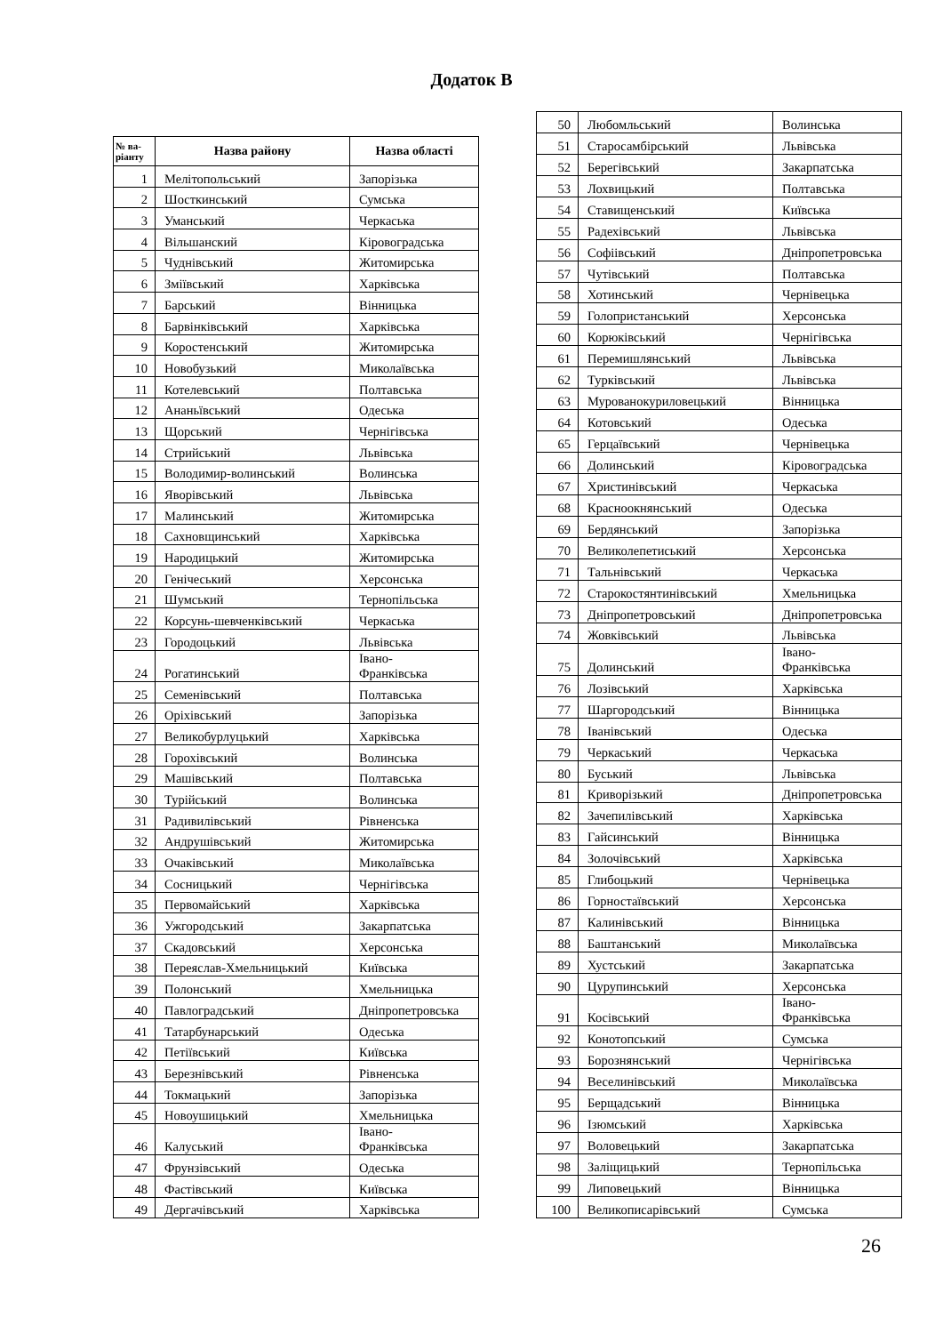Додаток В
| № ва- ріанту | Назва району | Назва області |
| --- | --- | --- |
| 1 | Мелітопольський | Запорізька |
| 2 | Шосткинський | Сумська |
| 3 | Уманський | Черкаська |
| 4 | Вільшанский | Кіровоградська |
| 5 | Чуднівський | Житомирська |
| 6 | Зміївський | Харківська |
| 7 | Барський | Вінницька |
| 8 | Барвінківський | Харківська |
| 9 | Коростенський | Житомирська |
| 10 | Новобузький | Миколаївська |
| 11 | Котелевський | Полтавська |
| 12 | Ананьївський | Одеська |
| 13 | Щорський | Чернігівська |
| 14 | Стрийський | Львівська |
| 15 | Володимир-волинський | Волинська |
| 16 | Яворівський | Львівська |
| 17 | Малинський | Житомирська |
| 18 | Сахновщинський | Харківська |
| 19 | Народицький | Житомирська |
| 20 | Генічеський | Херсонська |
| 21 | Шумський | Тернопільська |
| 22 | Корсунь-шевченківський | Черкаська |
| 23 | Городоцький | Львівська |
| 24 | Рогатинський | Івано- Франківська |
| 25 | Семенівський | Полтавська |
| 26 | Оріхівський | Запорізька |
| 27 | Великобурлуцький | Харківська |
| 28 | Горохівський | Волинська |
| 29 | Машівський | Полтавська |
| 30 | Турійський | Волинська |
| 31 | Радивилівський | Рівненська |
| 32 | Андрушівський | Житомирська |
| 33 | Очаківський | Миколаївська |
| 34 | Сосницький | Чернігівська |
| 35 | Первомайський | Харківська |
| 36 | Ужгородський | Закарпатська |
| 37 | Скадовський | Херсонська |
| 38 | Переяслав-Хмельницький | Київська |
| 39 | Полонський | Хмельницька |
| 40 | Павлоградський | Дніпропетровська |
| 41 | Татарбунарський | Одеська |
| 42 | Петіївський | Київська |
| 43 | Березнівський | Рівненська |
| 44 | Токмацький | Запорізька |
| 45 | Новоушицький | Хмельницька |
| 46 | Калуський | Івано- Франківська |
| 47 | Фрунзівський | Одеська |
| 48 | Фастівський | Київська |
| 49 | Дергачівський | Харківська |
| 50 | Любомльський | Волинська |
| 51 | Старосамбірський | Львівська |
| 52 | Берегівський | Закарпатська |
| 53 | Лохвицький | Полтавська |
| 54 | Ставищенський | Київська |
| 55 | Радехівський | Львівська |
| 56 | Софіівський | Дніпропетровська |
| 57 | Чутівський | Полтавська |
| 58 | Хотинський | Чернівецька |
| 59 | Голопристанський | Херсонська |
| 60 | Корюківський | Чернігівська |
| 61 | Перемишлянський | Львівська |
| 62 | Турківський | Львівська |
| 63 | Мурованокуриловецький | Вінницька |
| 64 | Котовський | Одеська |
| 65 | Герцаївський | Чернівецька |
| 66 | Долинський | Кіровоградська |
| 67 | Христинівський | Черкаська |
| 68 | Красноокнянський | Одеська |
| 69 | Бердянський | Запорізька |
| 70 | Великолепетиський | Херсонська |
| 71 | Тальнівський | Черкаська |
| 72 | Старокостянтинівський | Хмельницька |
| 73 | Дніпропетровський | Дніпропетровська |
| 74 | Жовківський | Львівська |
| 75 | Долинський | Івано- Франківська |
| 76 | Лозівський | Харківська |
| 77 | Шаргородський | Вінницька |
| 78 | Іванівський | Одеська |
| 79 | Черкаський | Черкаська |
| 80 | Буський | Львівська |
| 81 | Криворізький | Дніпропетровська |
| 82 | Зачепилівський | Харківська |
| 83 | Гайсинський | Вінницька |
| 84 | Золочівський | Харківська |
| 85 | Глибоцький | Чернівецька |
| 86 | Горностаївський | Херсонська |
| 87 | Калинівський | Вінницька |
| 88 | Баштанський | Миколаївська |
| 89 | Хустський | Закарпатська |
| 90 | Цурупинський | Херсонська |
| 91 | Косівський | Івано- Франківська |
| 92 | Конотопський | Сумська |
| 93 | Борознянський | Чернігівська |
| 94 | Веселинівський | Миколаївська |
| 95 | Берщадський | Вінницька |
| 96 | Ізюмський | Харківська |
| 97 | Воловецький | Закарпатська |
| 98 | Заліщицький | Тернопільська |
| 99 | Липовецький | Вінницька |
| 100 | Великописарівський | Сумська |
26